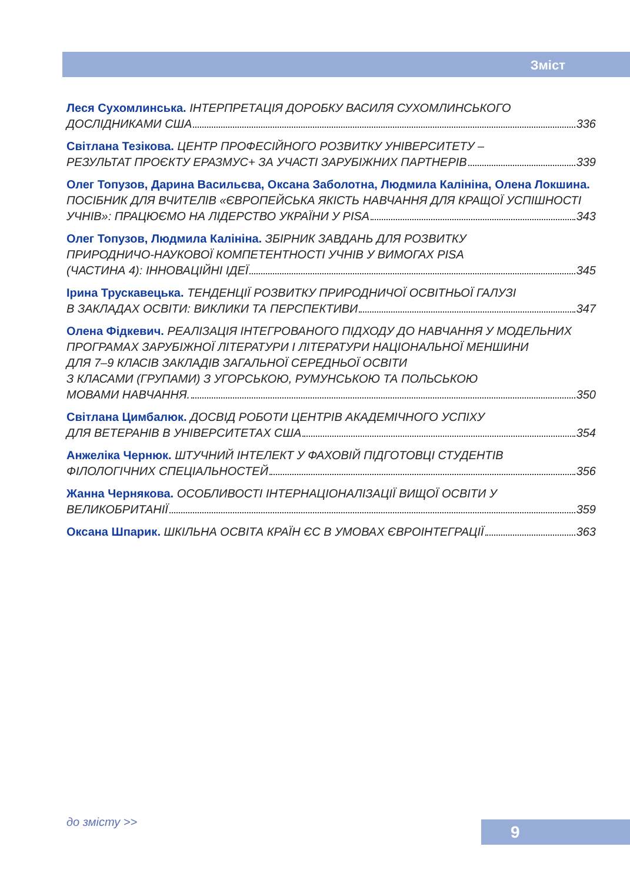Зміст
Леся Сухомлинська. ІНТЕРПРЕТАЦІЯ ДОРОБКУ ВАСИЛЯ СУХОМЛИНСЬКОГО
ДОСЛІДНИКАМИ США 336
Світлана Тезікова. ЦЕНТР ПРОФЕСІЙНОГО РОЗВИТКУ УНІВЕРСИТЕТУ –
РЕЗУЛЬТАТ ПРОЄКТУ ЕРАЗМУС+ ЗА УЧАСТІ ЗАРУБІЖНИХ ПАРТНЕРІВ 339
Олег Топузов, Дарина Васильєва, Оксана Заболотна, Людмила Калініна, Олена Локшина.
ПОСІБНИК ДЛЯ ВЧИТЕЛІВ «ЄВРОПЕЙСЬКА ЯКІСТЬ НАВЧАННЯ ДЛЯ КРАЩОЇ УСПІШНОСТІ
УЧНІВ»: ПРАЦЮЄМО НА ЛІДЕРСТВО УКРАЇНИ У PISA 343
Олег Топузов, Людмила Калініна. ЗБІРНИК ЗАВДАНЬ ДЛЯ РОЗВИТКУ
ПРИРОДНИЧО-НАУКОВОЇ КОМПЕТЕНТНОСТІ УЧНІВ У ВИМОГАХ PISA
(ЧАСТИНА 4): ІННОВАЦІЙНІ ІДЕЇ 345
Ірина Трускавецька. ТЕНДЕНЦІЇ РОЗВИТКУ ПРИРОДНИЧОЇ ОСВІТНЬОЇ ГАЛУЗІ
В ЗАКЛАДАХ ОСВІТИ: ВИКЛИКИ ТА ПЕРСПЕКТИВИ 347
Олена Фідкевич. РЕАЛІЗАЦІЯ ІНТЕГРОВАНОГО ПІДХОДУ ДО НАВЧАННЯ У МОДЕЛЬНИХ
ПРОГРАМАХ ЗАРУБІЖНОЇ ЛІТЕРАТУРИ І ЛІТЕРАТУРИ НАЦІОНАЛЬНОЇ МЕНШИНИ
ДЛЯ 7–9 КЛАСІВ ЗАКЛАДІВ ЗАГАЛЬНОЇ СЕРЕДНЬОЇ ОСВІТИ
З КЛАСАМИ (ГРУПАМИ) З УГОРСЬКОЮ, РУМУНСЬКОЮ ТА ПОЛЬСЬКОЮ
МОВАМИ НАВЧАННЯ. 350
Світлана Цимбалюк. ДОСВІД РОБОТИ ЦЕНТРІВ АКАДЕМІЧНОГО УСПІХУ
ДЛЯ ВЕТЕРАНІВ В УНІВЕРСИТЕТАХ США 354
Анжеліка Чернюк. ШТУЧНИЙ ІНТЕЛЕКТ У ФАХОВІЙ ПІДГОТОВЦІ СТУДЕНТІВ
ФІЛОЛОГІЧНИХ СПЕЦІАЛЬНОСТЕЙ 356
Жанна Чернякова. ОСОБЛИВОСТІ ІНТЕРНАЦІОНАЛІЗАЦІЇ ВИЩОЇ ОСВІТИ У
ВЕЛИКОБРИТАНІЇ 359
Оксана Шпарик. ШКІЛЬНА ОСВІТА КРАЇН ЄС В УМОВАХ ЄВРОІНТЕГРАЦІЇ 363
до змісту >> 9